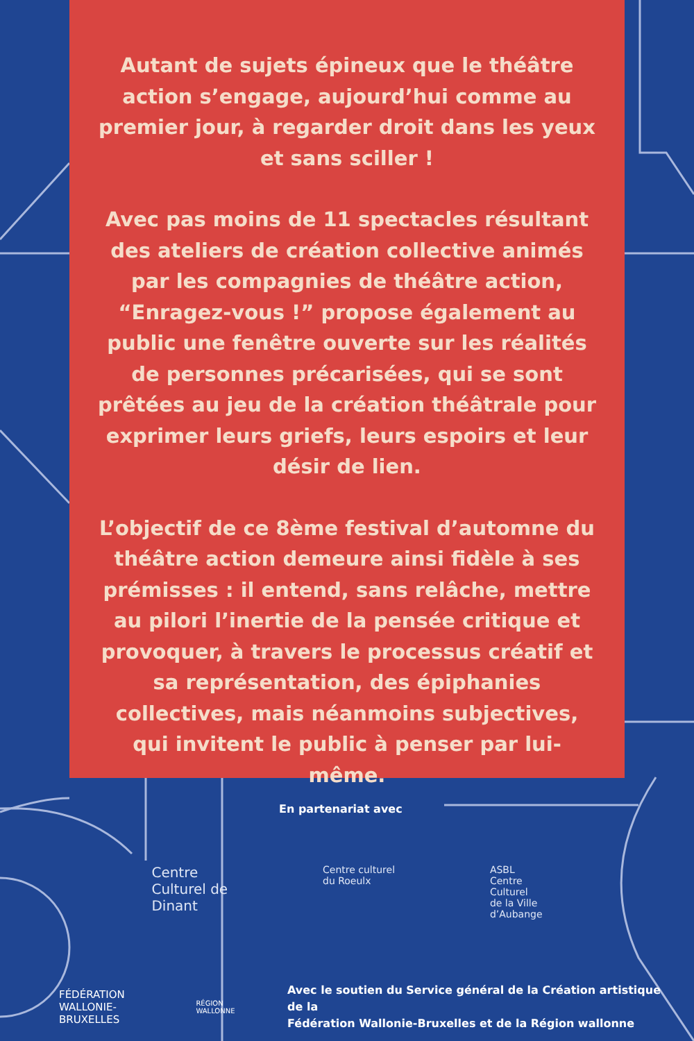Autant de sujets épineux que le théâtre action s’engage, aujourd’hui comme au premier jour, à regarder droit dans les yeux et sans sciller !
Avec pas moins de 11 spectacles résultant des ateliers de création collective animés par les compagnies de théâtre action, “Enragez-vous !” propose également au public une fenêtre ouverte sur les réalités de personnes précarisées, qui se sont prêtées au jeu de la création théâtrale pour exprimer leurs griefs, leurs espoirs et leur désir de lien.
L’objectif de ce 8ème festival d’automne du théâtre action demeure ainsi fidèle à ses prémisses : il entend, sans relâche, mettre au pilori l’inertie de la pensée critique et provoquer, à travers le processus créatif et sa représentation, des épiphanies collectives, mais néanmoins subjectives, qui invitent le public à penser par lui-même.
En partenariat avec
Centre
Culturel de
Dinant
Centre culturel
du Roeulx
ASBL
Centre
Culturel
de la Ville
d’Aubange
FÉDÉRATION
WALLONIE-BRUXELLES
RÉGION WALLONNE
Avec le soutien du Service général de la Création artistique de la
Fédération Wallonie-Bruxelles et de la Région wallonne